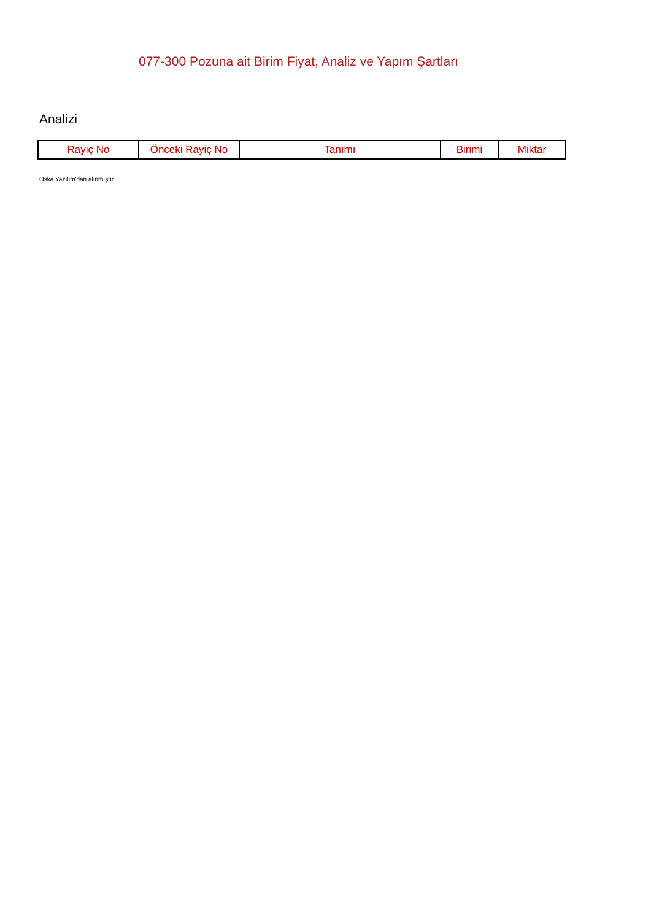077-300 Pozuna ait Birim Fiyat, Analiz ve Yapım Şartları
Analizi
| Rayiç No | Önceki Rayiç No | Tanımı | Birimi | Miktar |
| --- | --- | --- | --- | --- |
Oska Yazılım'dan alınmıştır.